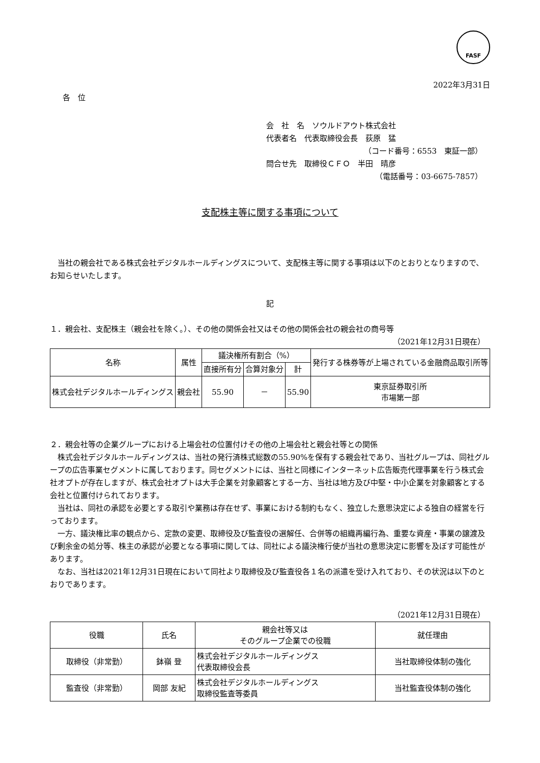FASF
2022年3月31日
各　位
会　社　名　ソウルドアウト株式会社
代表者名　代表取締役会長　荻原　猛
（コード番号：6553　東証一部）
問合せ先　取締役ＣＦＯ　半田　晴彦
（電話番号：03-6675-7857）
支配株主等に関する事項について
　当社の親会社である株式会社デジタルホールディングスについて、支配株主等に関する事項は以下のとおりとなりますので、お知らせいたします。
記
１．親会社、支配株主（親会社を除く。）、その他の関係会社又はその他の関係会社の親会社の商号等
（2021年12月31日現在）
| 名称 | 属性 | 議決権所有割合（%） | | | 発行する株券等が上場されている金融商品取引所等 |
| --- | --- | --- | --- | --- | --- |
| | | 直接所有分 | 合算対象分 | 計 | |
| 株式会社デジタルホールディングス | 親会社 | 55.90 | － | 55.90 | 東京証券取引所 市場第一部 |
２．親会社等の企業グループにおける上場会社の位置付けその他の上場会社と親会社等との関係
　株式会社デジタルホールディングスは、当社の発行済株式総数の55.90%を保有する親会社であり、当社グループは、同社グループの広告事業セグメントに属しております。同セグメントには、当社と同様にインターネット広告販売代理事業を行う株式会社オプトが存在しますが、株式会社オプトは大手企業を対象顧客とする一方、当社は地方及び中堅・中小企業を対象顧客とする会社と位置付けられております。
　当社は、同社の承認を必要とする取引や業務は存在せず、事業における制約もなく、独立した意思決定による独自の経営を行っております。
　一方、議決権比率の観点から、定款の変更、取締役及び監査役の選解任、合併等の組織再編行為、重要な資産・事業の譲渡及び剰余金の処分等、株主の承認が必要となる事項に関しては、同社による議決権行使が当社の意思決定に影響を及ぼす可能性があります。
　なお、当社は2021年12月31日現在において同社より取締役及び監査役各１名の派遣を受け入れており、その状況は以下のとおりであります。
（2021年12月31日現在）
| 役職 | 氏名 | 親会社等又は そのグループ企業での役職 | 就任理由 |
| --- | --- | --- | --- |
| 取締役（非常勤） | 鉢嶺 登 | 株式会社デジタルホールディングス 代表取締役会長 | 当社取締役体制の強化 |
| 監査役（非常勤） | 岡部 友紀 | 株式会社デジタルホールディングス 取締役監査等委員 | 当社監査役体制の強化 |